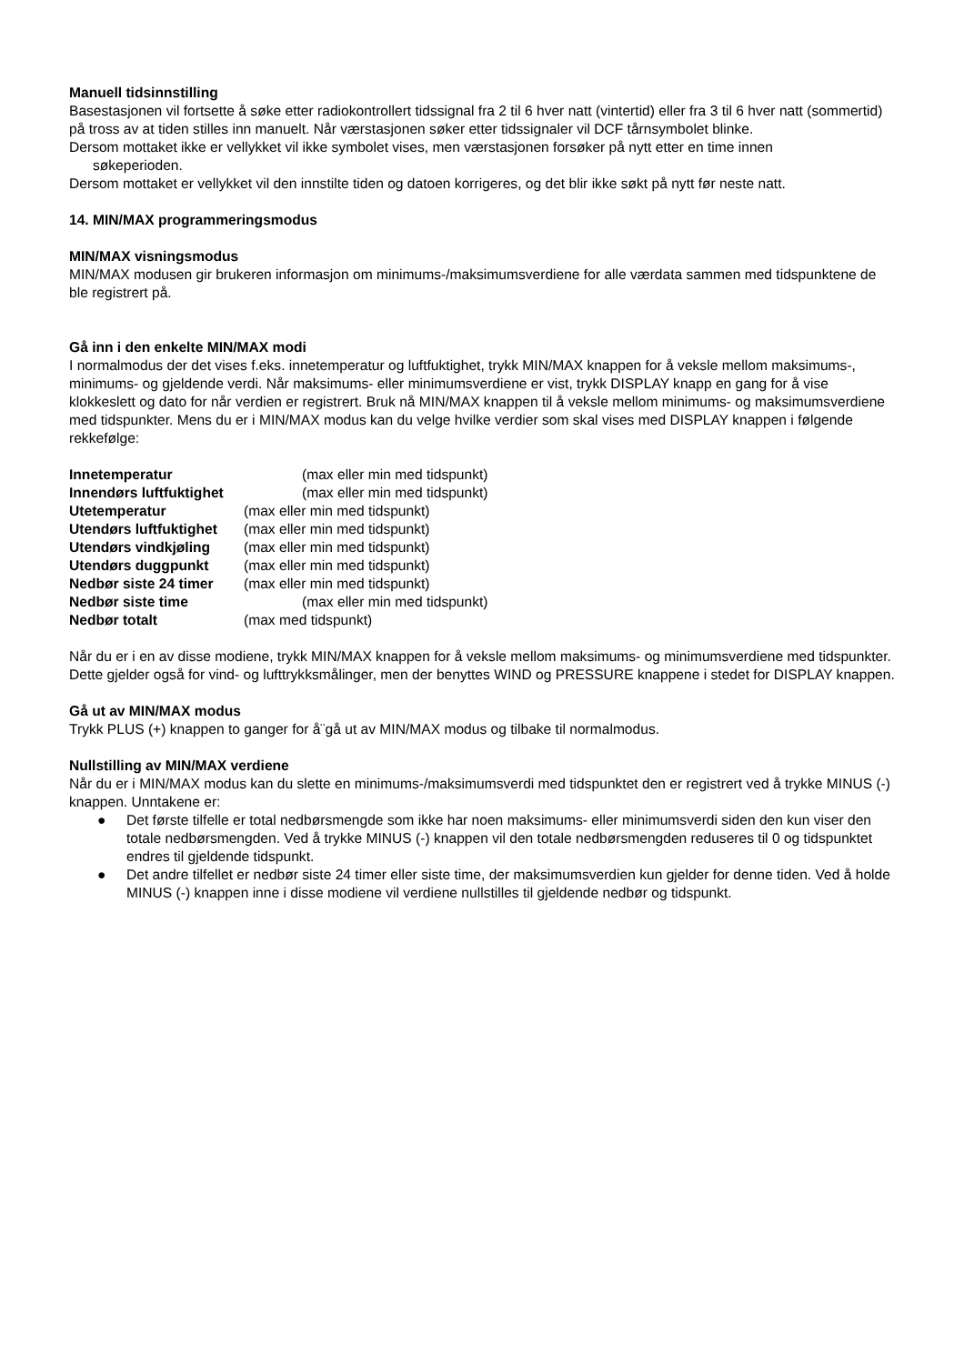Manuell tidsinnstilling
Basestasjonen vil fortsette å søke etter radiokontrollert tidssignal fra 2 til 6 hver natt (vintertid) eller fra 3 til 6 hver natt (sommertid) på tross av at tiden stilles inn manuelt. Når værstasjonen søker etter tidssignaler vil DCF tårnsymbolet blinke.
Dersom mottaket ikke er vellykket vil ikke symbolet vises, men værstasjonen forsøker på nytt etter en time innen
søkeperioden.
Dersom mottaket er vellykket vil den innstilte tiden og datoen korrigeres, og det blir ikke søkt på nytt før neste natt.
14. MIN/MAX programmeringsmodus
MIN/MAX visningsmodus
MIN/MAX modusen gir brukeren informasjon om minimums-/maksimumsverdiene for alle værdata sammen med tidspunktene de ble registrert på.
Gå inn i den enkelte MIN/MAX modi
I normalmodus der det vises f.eks. innetemperatur og luftfuktighet, trykk MIN/MAX knappen for å veksle mellom maksimums-, minimums- og gjeldende verdi. Når maksimums- eller minimumsverdiene er vist, trykk DISPLAY knapp en gang for å vise klokkeslett og dato for når verdien er registrert. Bruk nå MIN/MAX knappen til å veksle mellom minimums- og maksimumsverdiene med tidspunkter. Mens du er i MIN/MAX modus kan du velge hvilke verdier som skal vises med DISPLAY knappen i følgende rekkefølge:
Innetemperatur (max eller min med tidspunkt)
Innendørs luftfuktighet (max eller min med tidspunkt)
Utetemperatur (max eller min med tidspunkt)
Utendørs luftfuktighet (max eller min med tidspunkt)
Utendørs vindkjøling (max eller min med tidspunkt)
Utendørs duggpunkt (max eller min med tidspunkt)
Nedbør siste 24 timer (max eller min med tidspunkt)
Nedbør siste time (max eller min med tidspunkt)
Nedbør totalt (max med tidspunkt)
Når du er i en av disse modiene, trykk MIN/MAX knappen for å veksle mellom maksimums- og minimumsverdiene med tidspunkter.
Dette gjelder også for vind- og lufttrykksmålinger, men der benyttes WIND og PRESSURE knappene i stedet for DISPLAY knappen.
Gå ut av MIN/MAX modus
Trykk PLUS (+) knappen to ganger for å¨gå ut av MIN/MAX modus og tilbake til normalmodus.
Nullstilling av MIN/MAX verdiene
Når du er i MIN/MAX modus kan du slette en minimums-/maksimumsverdi med tidspunktet den er registrert ved å trykke MINUS (-) knappen. Unntakene er:
● Det første tilfelle er total nedbørsmengde som ikke har noen maksimums- eller minimumsverdi siden den kun viser den totale nedbørsmengden. Ved å trykke MINUS (-) knappen vil den totale nedbørsmengden reduseres til 0 og tidspunktet endres til gjeldende tidspunkt.
● Det andre tilfellet er nedbør siste 24 timer eller siste time, der maksimumsverdien kun gjelder for denne tiden. Ved å holde MINUS (-) knappen inne i disse modiene vil verdiene nullstilles til gjeldende nedbør og tidspunkt.